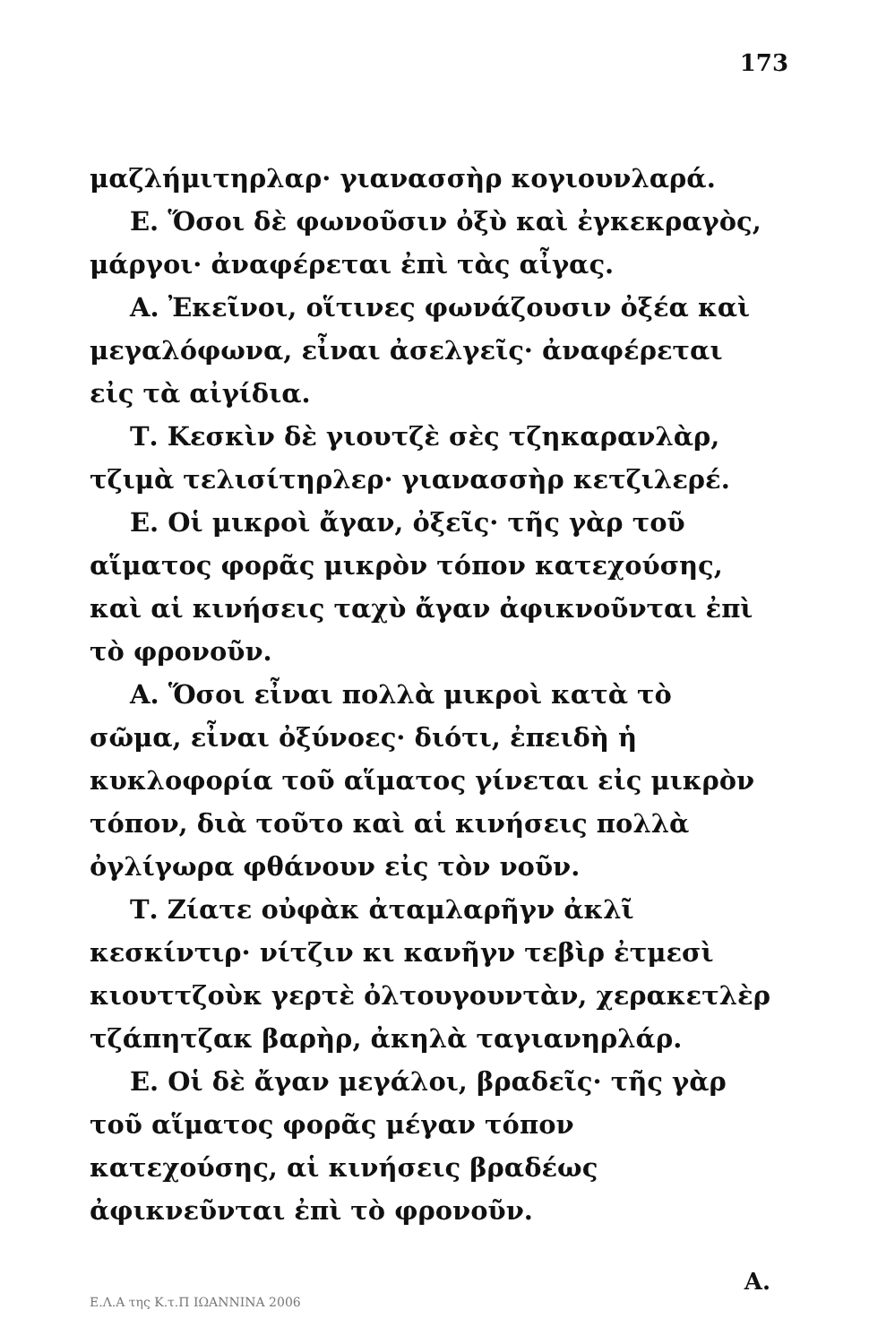173
μαζλήμιτηρλαρ· γιανασσὴρ κογιουνλαρά.
Ε. Ὅσοι δὲ φωνοῦσιν ὀξὺ καὶ ἐγκεκραγὸς, μάργοι· ἀναφέρεται ἐπὶ τὰς αἶγας.
Α. Ἐκεῖνοι, οἵτινες φωνάζουσιν ὀξέα καὶ μεγαλόφωνα, εἶναι ἀσελγεῖς· ἀναφέρεται εἰς τὰ αἰγίδια.
Τ. Κεσκὶν δὲ γιουτζὲ σὲς τζηκαρανλὰρ, τζιμὰ τελισίτηρλερ· γιανασσὴρ κετζιλερέ.
Ε. Οἱ μικροὶ ἄγαν, ὀξεῖς· τῆς γὰρ τοῦ αἵματος φορᾶς μικρὸν τόπον κατεχούσης, καὶ αἱ κινήσεις ταχὺ ἄγαν ἀφικνοῦνται ἐπὶ τὸ φρονοῦν.
Α. Ὅσοι εἶναι πολλὰ μικροὶ κατὰ τὸ σῶμα, εἶναι ὀξύνοες· διότι, ἐπειδὴ ἡ κυκλοφορία τοῦ αἵματος γίνεται εἰς μικρὸν τόπον, διὰ τοῦτο καὶ αἱ κινήσεις πολλὰ ὀγλίγωρα φθάνουν εἰς τὸν νοῦν.
Τ. Ζίατε οὐφὰκ ἀταμλαρῆγν ἀκλῖ κεσκίντιρ· νίτζιν κι κανῆγν τεβὶρ ἐτμεσὶ κιουττζοὺκ γερτὲ ὀλτουγουντὰν, χερακετλὲρ τζάπητζακ βαρὴρ, ἀκηλὰ ταγιανηρλάρ.
Ε. Οἱ δὲ ἄγαν μεγάλοι, βραδεῖς· τῆς γὰρ τοῦ αἵματος φορᾶς μέγαν τόπον κατεχούσης, αἱ κινήσεις βραδέως ἀφικνεῦνται ἐπὶ τὸ φρονοῦν.
Α.
Ε.Λ.Α της Κ.τ.Π ΙΩΑΝΝΙΝΑ 2006